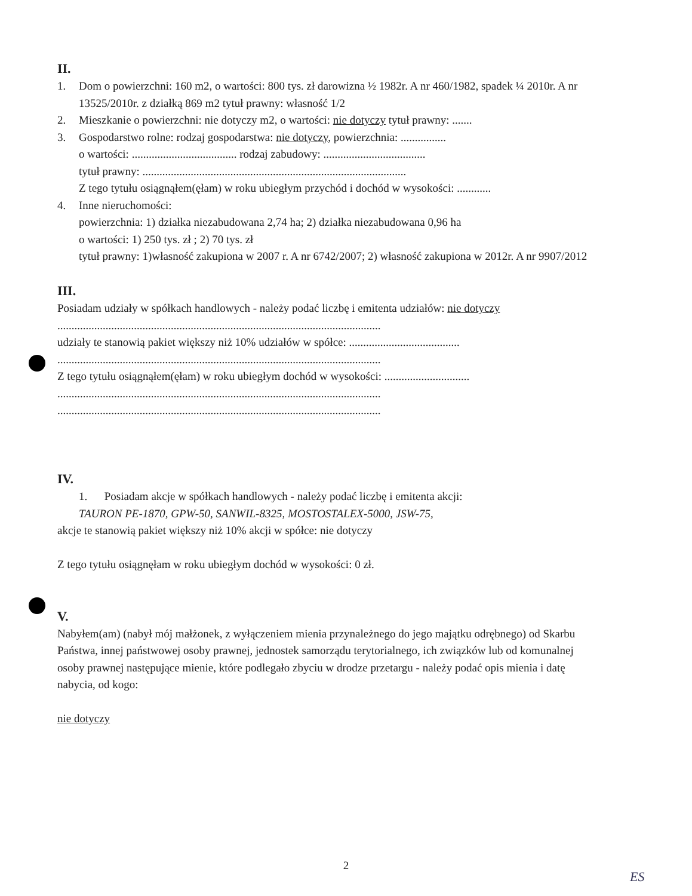II.
1. Dom o powierzchni: 160 m2, o wartości: 800 tys. zł darowizna ½ 1982r. A nr 460/1982, spadek ¼ 2010r. A nr 13525/2010r. z działką 869 m2 tytuł prawny: własność 1/2
2. Mieszkanie o powierzchni: nie dotyczy m2, o wartości: nie dotyczy tytuł prawny: .......
3. Gospodarstwo rolne: rodzaj gospodarstwa: nie dotyczy, powierzchnia: ................
o wartości: ..................................... rodzaj zabudowy: ....................................
tytuł prawny: .............................................................................................
Z tego tytułu osiągnąłem(ęłam) w roku ubiegłym przychód i dochód w wysokości: ............
4. Inne nieruchomości:
powierzchnia: 1) działka niezabudowana 2,74 ha; 2) działka niezabudowana 0,96 ha
o wartości: 1) 250 tys. zł ; 2) 70 tys. zł
tytuł prawny: 1)własność zakupiona w 2007 r. A nr 6742/2007; 2) własność zakupiona w 2012r. A nr 9907/2012
III.
Posiadam udziały w spółkach handlowych - należy podać liczbę i emitenta udziałów: nie dotyczy
..................................................................................................................
udziały te stanowią pakiet większy niż 10% udziałów w spółce: .......................................
..................................................................................................................
Z tego tytułu osiągnąłem(ęłam) w roku ubiegłym dochód w wysokości: ..............................
..................................................................................................................
..................................................................................................................
IV.
1. Posiadam akcje w spółkach handlowych - należy podać liczbę i emitenta akcji:
TAURON PE-1870, GPW-50, SANWIL-8325, MOSTOSTALEX-5000, JSW-75,
akcje te stanowią pakiet większy niż 10% akcji w spółce: nie dotyczy
Z tego tytułu osiągnęłam w roku ubiegłym dochód w wysokości: 0 zł.
V.
Nabyłem(am) (nabył mój małżonek, z wyłączeniem mienia przynależnego do jego majątku odrębnego) od Skarbu Państwa, innej państwowej osoby prawnej, jednostek samorządu terytorialnego, ich związków lub od komunalnej osoby prawnej następujące mienie, które podlegało zbyciu w drodze przetargu - należy podać opis mienia i datę nabycia, od kogo:
nie dotyczy
2
ES